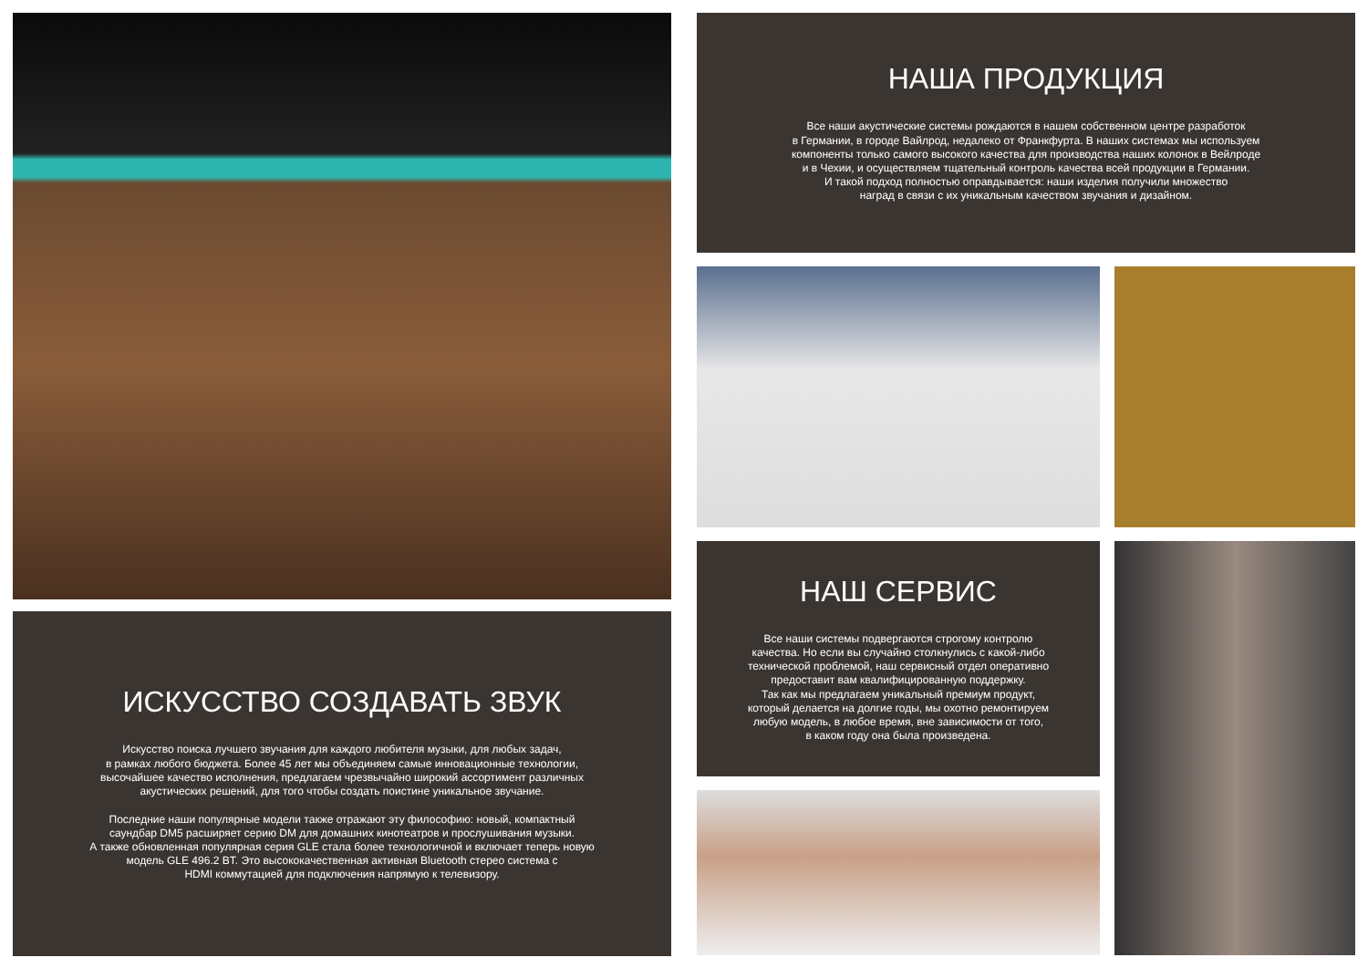НАША ПРОДУКЦИЯ
Все наши акустические системы рождаются в нашем собственном центре разработок
в Германии, в городе Вайлрод, недалеко от Франкфурта. В наших системах мы используем
компоненты только самого высокого качества для производства наших колонок в Вейлроде
и в Чехии, и осуществляем тщательный контроль качества всей продукции в Германии.
И такой подход полностью оправдывается: наши изделия получили множество
наград в связи с их уникальным качеством звучания и дизайном.
НАШ СЕРВИС
Все наши системы подвергаются строгому контролю
качества. Но если вы случайно столкнулись с какой-либо
технической проблемой, наш сервисный отдел оперативно
предоставит вам квалифицированную поддержку.
Так как мы предлагаем уникальный премиум продукт,
который делается на долгие годы, мы охотно ремонтируем
любую модель, в любое время, вне зависимости от того,
в каком году она была произведена.
ИСКУССТВО СОЗДАВАТЬ ЗВУК
Искусство поиска лучшего звучания для каждого любителя музыки, для любых задач,
в рамках любого бюджета. Более 45 лет мы объединяем самые инновационные технологии,
высочайшее качество исполнения, предлагаем чрезвычайно широкий ассортимент различных
акустических решений, для того чтобы создать поистине уникальное звучание.
Последние наши популярные модели также отражают эту философию: новый, компактный
саундбар DM5 расширяет серию DM для домашних кинотеатров и прослушивания музыки.
А также обновленная популярная серия GLE стала более технологичной и включает теперь новую
модель GLE 496.2 BT. Это высококачественная активная Bluetooth стерео система с
HDMI коммутацией для подключения напрямую к телевизору.